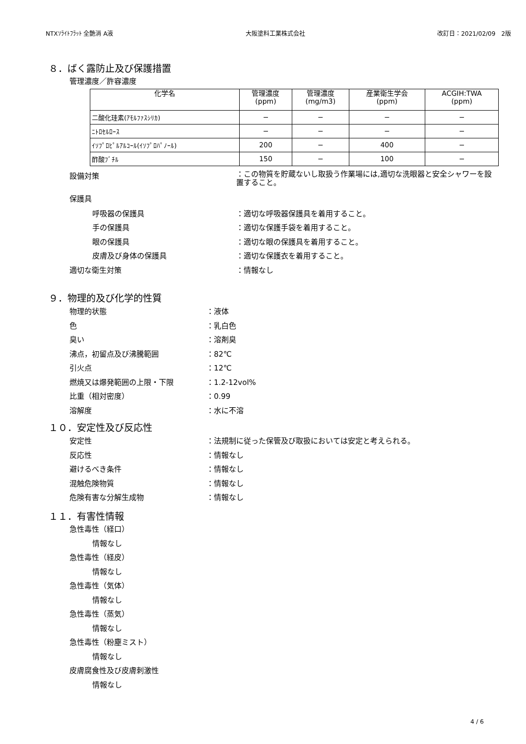NTXｿﾗｲﾄﾌﾗｯﾄ 全艶消 A液 大阪塗料工業株式会社 改訂日：2021/02/09　2版
８．ばく露防止及び保護措置
管理濃度／許容濃度
| 化学名 | 管理濃度 (ppm) | 管理濃度 (mg/m3) | 産業衛生学会 (ppm) | ACGIH:TWA (ppm) |
| --- | --- | --- | --- | --- |
| 二酸化珪素(ｱﾓﾙﾌｧｽｼﾘｶ) | − | − | − | − |
| ﾆﾄﾛｾﾙﾛｰｽ | − | − | − | − |
| ｲｿﾌﾟﾛﾋﾟﾙｱﾙｺｰﾙ(ｲｿﾌﾟﾛﾊﾟﾉｰﾙ) | 200 | − | 400 | − |
| 酢酸ﾌﾞﾁﾙ | 150 | − | 100 | − |
設備対策 ：この物質を貯蔵ないし取扱う作業場には,適切な洗眼器と安全シャワーを設置すること。
保護具
呼吸器の保護具 ：適切な呼吸器保護具を着用すること。
手の保護具 ：適切な保護手袋を着用すること。
眼の保護具 ：適切な眼の保護具を着用すること。
皮膚及び身体の保護具 ：適切な保護衣を着用すること。
適切な衛生対策 ：情報なし
９．物理的及び化学的性質
物理的状態 ：液体
色 ：乳白色
臭い ：溶剤臭
沸点，初留点及び沸騰範囲 ：82℃
引火点 ：12℃
燃焼又は爆発範囲の上限・下限 ：1.2-12vol%
比重（相対密度） ：0.99
溶解度 ：水に不溶
１０．安定性及び反応性
安定性 ：法規制に従った保管及び取扱においては安定と考えられる。
反応性 ：情報なし
避けるべき条件 ：情報なし
混触危険物質 ：情報なし
危険有害な分解生成物 ：情報なし
１１．有害性情報
急性毒性（経口）
情報なし
急性毒性（経皮）
情報なし
急性毒性（気体）
情報なし
急性毒性（蒸気）
情報なし
急性毒性（粉塵ミスト）
情報なし
皮膚腐食性及び皮膚刺激性
情報なし
4 / 6